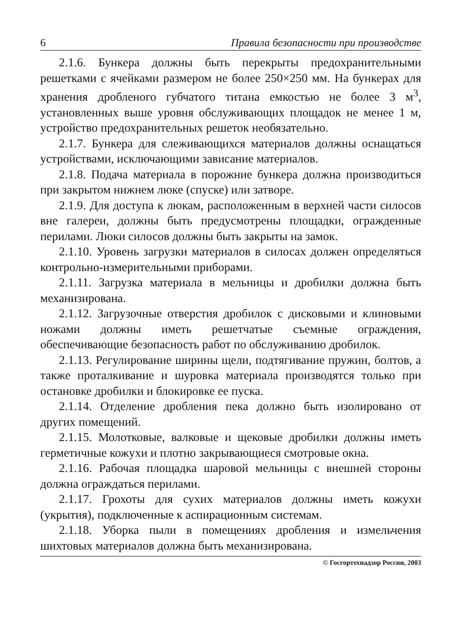6 Правила безопасности при производстве
2.1.6. Бункера должны быть перекрыты предохранительными решетками с ячейками размером не более 250×250 мм. На бункерах для хранения дробленого губчатого титана емкостью не более 3 м<sup>3</sup>, установленных выше уровня обслуживающих площадок не менее 1 м, устройство предохранительных решеток необязательно.
2.1.7. Бункера для слеживающихся материалов должны оснащаться устройствами, исключающими зависание материалов.
2.1.8. Подача материала в порожние бункера должна производиться при закрытом нижнем люке (спуске) или затворе.
2.1.9. Для доступа к люкам, расположенным в верхней части силосов вне галереи, должны быть предусмотрены площадки, огражденные перилами. Люки силосов должны быть закрыты на замок.
2.1.10. Уровень загрузки материалов в силосах должен определяться контрольно-измерительными приборами.
2.1.11. Загрузка материала в мельницы и дробилки должна быть механизирована.
2.1.12. Загрузочные отверстия дробилок с дисковыми и клиновыми ножами должны иметь решетчатые съемные ограждения, обеспечивающие безопасность работ по обслуживанию дробилок.
2.1.13. Регулирование ширины щели, подтягивание пружин, болтов, а также проталкивание и шуровка материала производятся только при остановке дробилки и блокировке ее пуска.
2.1.14. Отделение дробления пека должно быть изолировано от других помещений.
2.1.15. Молотковые, валковые и щековые дробилки должны иметь герметичные кожухи и плотно закрывающиеся смотровые окна.
2.1.16. Рабочая площадка шаровой мельницы с внешней стороны должна ограждаться перилами.
2.1.17. Грохоты для сухих материалов должны иметь кожухи (укрытия), подключенные к аспирационным системам.
2.1.18. Уборка пыли в помещениях дробления и измельчения шихтовых материалов должна быть механизирована.
© Госгортехнадзор России, 2003